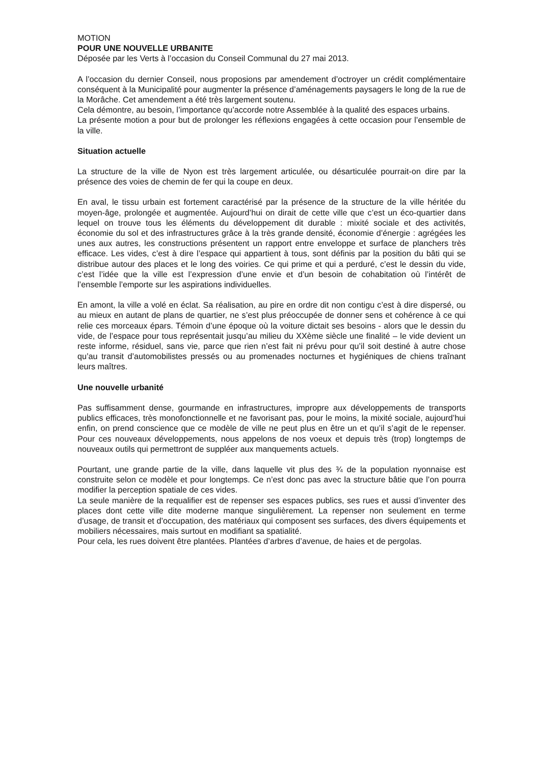MOTION
POUR UNE NOUVELLE URBANITE
Déposée par les Verts à l’occasion du Conseil Communal du 27 mai 2013.
A l’occasion du dernier Conseil, nous proposions par amendement d’octroyer un crédit complémentaire conséquent à la Municipalité pour augmenter la présence d’aménagements paysagers le long de la rue de la Morâche. Cet amendement a été très largement soutenu.
Cela démontre, au besoin, l’importance qu’accorde notre Assemblée à la qualité des espaces urbains.
La présente motion a pour but de prolonger les réflexions engagées à cette occasion pour l’ensemble de la ville.
Situation actuelle
La structure de la ville de Nyon est très largement articulée, ou désarticulée pourrait-on dire par la présence des voies de chemin de fer qui la coupe en deux.
En aval, le tissu urbain est fortement caractérisé par la présence de la structure de la ville héritée du moyen-âge, prolongée et augmentée. Aujourd’hui on dirait de cette ville que c’est un éco-quartier dans lequel on trouve tous les éléments du développement dit durable : mixité sociale et des activités, économie du sol et des infrastructures grâce à la très grande densité, économie d’énergie : agrégées les unes aux autres, les constructions présentent un rapport entre enveloppe et surface de planchers très efficace. Les vides, c’est à dire l’espace qui appartient à tous, sont définis par la position du bâti qui se distribue autour des places et le long des voiries. Ce qui prime et qui a perduré, c’est le dessin du vide, c’est l’idée que la ville est l’expression d’une envie et d’un besoin de cohabitation où l’intérêt de l’ensemble l’emporte sur les aspirations individuelles.
En amont, la ville a volé en éclat. Sa réalisation, au pire en ordre dit non contigu c’est à dire dispersé, ou au mieux en autant de plans de quartier, ne s’est plus préoccupée de donner sens et cohérence à ce qui relie ces morceaux épars. Témoin d’une époque où la voiture dictait ses besoins - alors que le dessin du vide, de l’espace pour tous représentait jusqu’au milieu du XXème siècle une finalité – le vide devient un reste informe, résiduel, sans vie, parce que rien n’est fait ni prévu pour qu’il soit destiné à autre chose qu’au transit d’automobilistes pressés ou au promenades nocturnes et hygiéniques de chiens traînant leurs maîtres.
Une nouvelle urbanité
Pas suffisamment dense, gourmande en infrastructures, impropre aux développements de transports publics efficaces, très monofonctionnelle et ne favorisant pas, pour le moins, la mixité sociale, aujourd’hui enfin, on prend conscience que ce modèle de ville ne peut plus en être un et qu’il s’agit de le repenser. Pour ces nouveaux développements, nous appelons de nos voeux et depuis très (trop) longtemps de nouveaux outils qui permettront de suppléer aux manquements actuels.
Pourtant, une grande partie de la ville, dans laquelle vit plus des ¾ de la population nyonnaise est construite selon ce modèle et pour longtemps. Ce n’est donc pas avec la structure bâtie que l’on pourra modifier la perception spatiale de ces vides.
La seule manière de la requalifier est de repenser ses espaces publics, ses rues et aussi d’inventer des places dont cette ville dite moderne manque singulièrement. La repenser non seulement en terme d’usage, de transit et d’occupation, des matériaux qui composent ses surfaces, des divers équipements et mobiliers nécessaires, mais surtout en modifiant sa spatialité.
Pour cela, les rues doivent être plantées. Plantées d’arbres d’avenue, de haies et de pergolas.